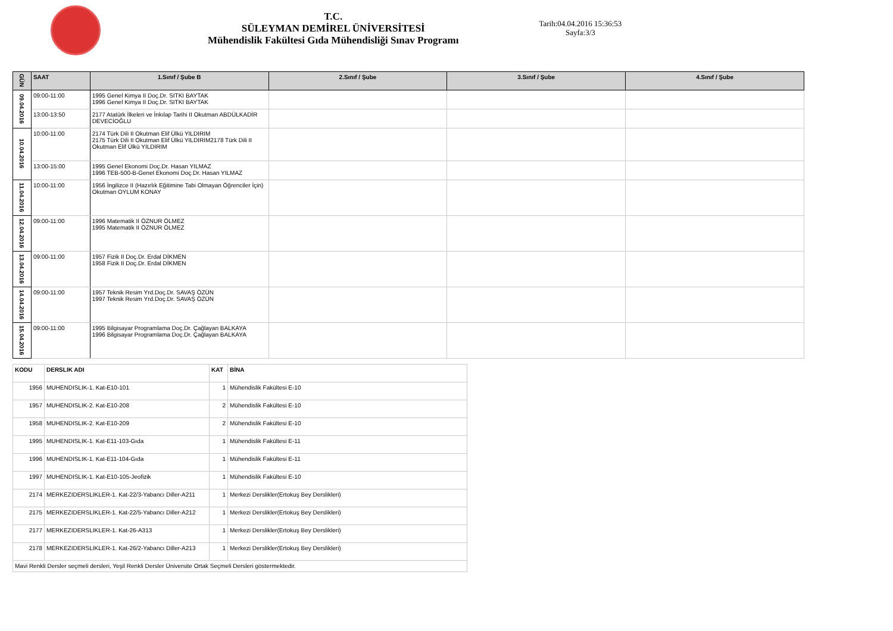T.C.
SÜLEYMAN DEMİREL ÜNİVERSİTESİ
Mühendislik Fakültesi Gıda Mühendisliği Sınav Programı
Tarih:04.04.2016 15:36:53
Sayfa:3/3
| GÜN | SAAT | 1.Sınıf / Şube B | 2.Sınıf / Şube | 3.Sınıf / Şube | 4.Sınıf / Şube |
| --- | --- | --- | --- | --- | --- |
| 09.04.2016 | 09:00-11:00 | 1995 Genel Kimya II Doç.Dr. SITKI BAYTAK 1996 Genel Kimya II Doç.Dr. SITKI BAYTAK | | | |
| | 13:00-13:50 | 2177 Atatürk İlkeleri ve İnkılap Tarihi II Okutman ABDÜLKADİR DEVECİOĞLU | | | |
| 10.04.2016 | 10:00-11:00 | 2174 Türk Dili II Okutman Elif Ülkü YILDIRIM 2175 Türk Dili II Okutman Elif Ülkü YILDIRIM2178 Türk Dili II Okutman Elif Ülkü YILDIRIM | | | |
| | 13:00-15:00 | 1995 Genel Ekonomi Doç.Dr. Hasan YILMAZ 1996 TEB-500-B-Genel Ekonomi Doç.Dr. Hasan YILMAZ | | | |
| 11.04.2016 | 10:00-11:00 | 1956 İngilizce II (Hazırlık Eğitimine Tabi Olmayan Öğrenciler İçin) Okutman OYLUM KONAY | | | |
| 12.04.2016 | 09:00-11:00 | 1996 Matematik II ÖZNUR ÖLMEZ 1995 Matematik II ÖZNUR ÖLMEZ | | | |
| 13.04.2016 | 09:00-11:00 | 1957 Fizik II Doç.Dr. Erdal DİKMEN 1958 Fizik II Doç.Dr. Erdal DİKMEN | | | |
| 14.04.2016 | 09:00-11:00 | 1957 Teknik Resim Yrd.Doç.Dr. SAVAŞ ÖZÜN 1997 Teknik Resim Yrd.Doç.Dr. SAVAŞ ÖZÜN | | | |
| 15.04.2016 | 09:00-11:00 | 1995 Bilgisayar Programlama Doç.Dr. Çağlayan BALKAYA 1996 Bilgisayar Programlama Doç.Dr. Çağlayan BALKAYA | | | |
| KODU | DERSLIK ADI | KAT | BİNA |
| --- | --- | --- | --- |
| 1956 | MUHENDISLIK-1. Kat-E10-101 | 1 | Mühendislik Fakültesi E-10 |
| 1957 | MUHENDISLIK-2. Kat-E10-208 | 2 | Mühendislik Fakültesi E-10 |
| 1958 | MUHENDISLIK-2. Kat-E10-209 | 2 | Mühendislik Fakültesi E-10 |
| 1995 | MUHENDISLIK-1. Kat-E11-103-Gıda | 1 | Mühendislik Fakültesi E-11 |
| 1996 | MUHENDISLIK-1. Kat-E11-104-Gıda | 1 | Mühendislik Fakültesi E-11 |
| 1997 | MUHENDISLIK-1. Kat-E10-105-Jeofizik | 1 | Mühendislik Fakültesi E-10 |
| 2174 | MERKEZIDERSLIKLER-1. Kat-22/3-Yabancı Diller-A211 | 1 | Merkezi Derslikler(Ertokuş Bey Derslikleri) |
| 2175 | MERKEZIDERSLIKLER-1. Kat-22/5-Yabancı Diller-A212 | 1 | Merkezi Derslikler(Ertokuş Bey Derslikleri) |
| 2177 | MERKEZIDERSLIKLER-1. Kat-26-A313 | 1 | Merkezi Derslikler(Ertokuş Bey Derslikleri) |
| 2178 | MERKEZIDERSLIKLER-1. Kat-26/2-Yabancı Diller-A213 | 1 | Merkezi Derslikler(Ertokuş Bey Derslikleri) |
| Mavi Renkli Dersler seçmeli dersleri, Yeşil Renkli Dersler Üniversite Ortak Seçmeli Dersleri göstermektedir. | | | |